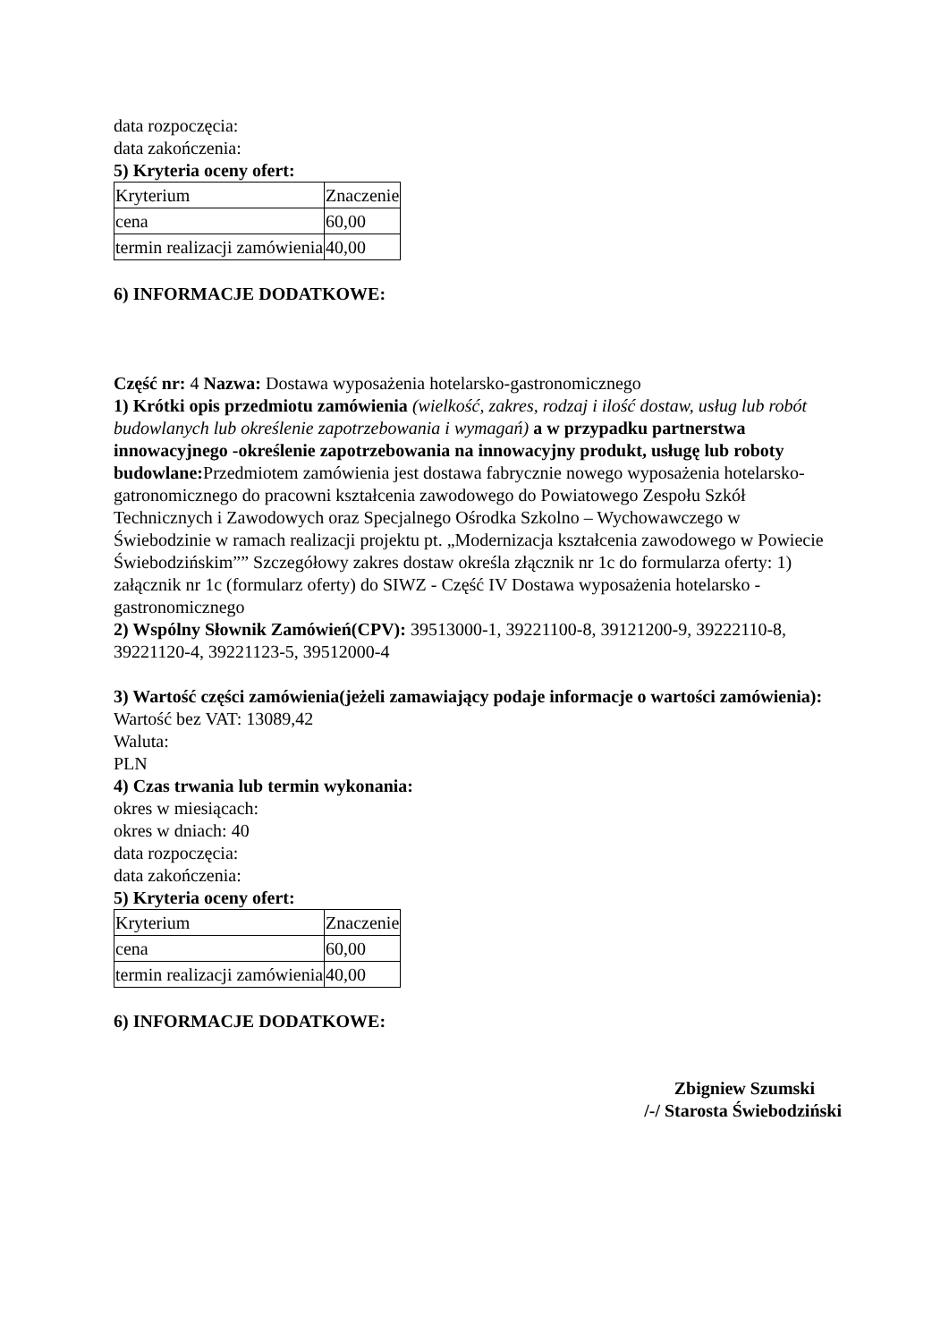data rozpoczęcia:
data zakończenia:
5) Kryteria oceny ofert:
| Kryterium | Znaczenie |
| cena | 60,00 |
| termin realizacji zamówienia | 40,00 |
6) INFORMACJE DODATKOWE:
Część nr: 4 Nazwa: Dostawa wyposażenia hotelarsko-gastronomicznego
1) Krótki opis przedmiotu zamówienia (wielkość, zakres, rodzaj i ilość dostaw, usług lub robót budowlanych lub określenie zapotrzebowania i wymagań) a w przypadku partnerstwa innowacyjnego -określenie zapotrzebowania na innowacyjny produkt, usługę lub roboty budowlane: Przedmiotem zamówienia jest dostawa fabrycznie nowego wyposażenia hotelarsko-gatronomicznego do pracowni kształcenia zawodowego do Powiatowego Zespołu Szkół Technicznych i Zawodowych oraz Specjalnego Ośrodka Szkolno – Wychowawczego w Świebodzinie w ramach realizacji projektu pt. „Modernizacja kształcenia zawodowego w Powiecie Świebodzińskim”” Szczegółowy zakres dostaw określa złącznik nr 1c do formularza oferty: 1) załącznik nr 1c (formularz oferty) do SIWZ - Część IV Dostawa wyposażenia hotelarsko - gastronomicznego
2) Wspólny Słownik Zamówień(CPV): 39513000-1, 39221100-8, 39121200-9, 39222110-8, 39221120-4, 39221123-5, 39512000-4
3) Wartość części zamówienia(jeżeli zamawiający podaje informacje o wartości zamówienia):
Wartość bez VAT: 13089,42
Waluta:
PLN
4) Czas trwania lub termin wykonania:
okres w miesiącach:
okres w dniach: 40
data rozpoczęcia:
data zakończenia:
5) Kryteria oceny ofert:
| Kryterium | Znaczenie |
| cena | 60,00 |
| termin realizacji zamówienia | 40,00 |
6) INFORMACJE DODATKOWE:
Zbigniew Szumski
/-/ Starosta Świebodziński